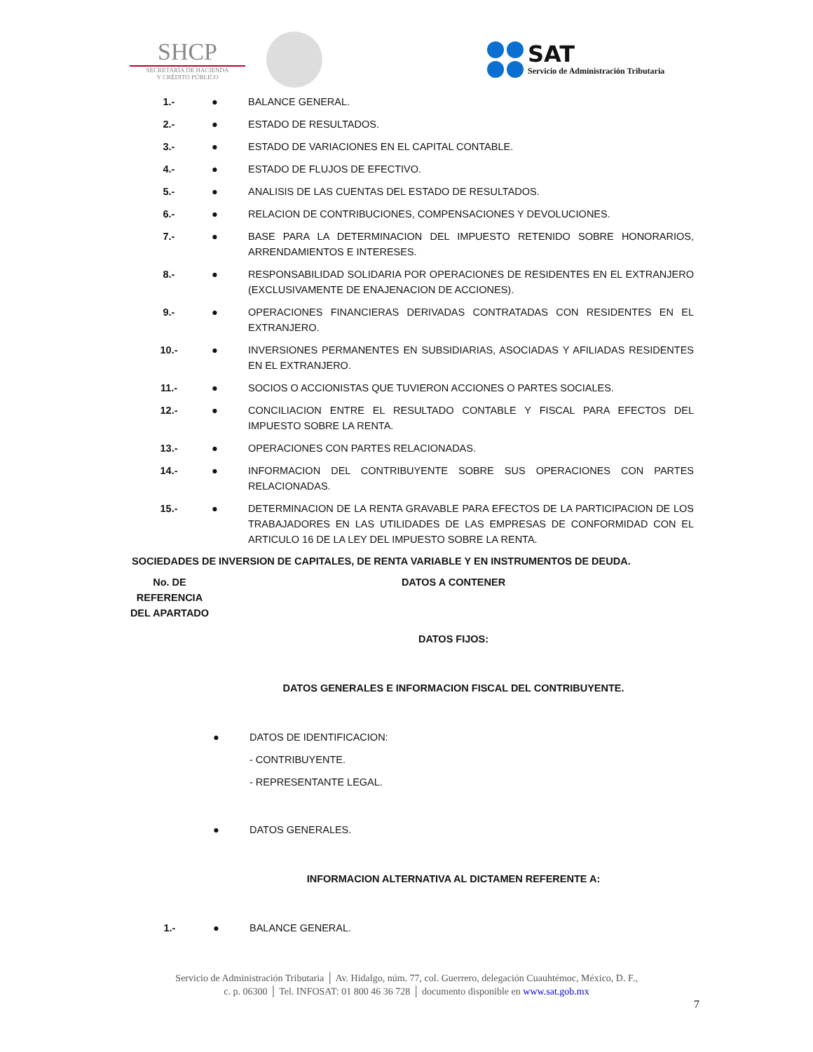SHCP
SECRETARÍA DE HACIENDA
Y CRÉDITO PÚBLICO
SAT
Servicio de Administración Tributaria
| 1.- | ● | BALANCE GENERAL. |
| 2.- | ● | ESTADO DE RESULTADOS. |
| 3.- | ● | ESTADO DE VARIACIONES EN EL CAPITAL CONTABLE. |
| 4.- | ● | ESTADO DE FLUJOS DE EFECTIVO. |
| 5.- | ● | ANALISIS DE LAS CUENTAS DEL ESTADO DE RESULTADOS. |
| 6.- | ● | RELACION DE CONTRIBUCIONES, COMPENSACIONES Y DEVOLUCIONES. |
| 7.- | ● | BASE PARA LA DETERMINACION DEL IMPUESTO RETENIDO SOBRE HONORARIOS, ARRENDAMIENTOS E INTERESES. |
| 8.- | ● | RESPONSABILIDAD SOLIDARIA POR OPERACIONES DE RESIDENTES EN EL EXTRANJERO (EXCLUSIVAMENTE DE ENAJENACION DE ACCIONES). |
| 9.- | ● | OPERACIONES FINANCIERAS DERIVADAS CONTRATADAS CON RESIDENTES EN EL EXTRANJERO. |
| 10.- | ● | INVERSIONES PERMANENTES EN SUBSIDIARIAS, ASOCIADAS Y AFILIADAS RESIDENTES EN EL EXTRANJERO. |
| 11.- | ● | SOCIOS O ACCIONISTAS QUE TUVIERON ACCIONES O PARTES SOCIALES. |
| 12.- | ● | CONCILIACION ENTRE EL RESULTADO CONTABLE Y FISCAL PARA EFECTOS DEL IMPUESTO SOBRE LA RENTA. |
| 13.- | ● | OPERACIONES CON PARTES RELACIONADAS. |
| 14.- | ● | INFORMACION DEL CONTRIBUYENTE SOBRE SUS OPERACIONES CON PARTES RELACIONADAS. |
| 15.- | ● | DETERMINACION DE LA RENTA GRAVABLE PARA EFECTOS DE LA PARTICIPACION DE LOS TRABAJADORES EN LAS UTILIDADES DE LAS EMPRESAS DE CONFORMIDAD CON EL ARTICULO 16 DE LA LEY DEL IMPUESTO SOBRE LA RENTA. |
SOCIEDADES DE INVERSION DE CAPITALES, DE RENTA VARIABLE Y EN INSTRUMENTOS DE DEUDA.
| No. DE REFERENCIA DEL APARTADO | DATOS A CONTENER | |
| --- | --- | --- |
| | DATOS FIJOS: | |
| | DATOS GENERALES E INFORMACION FISCAL DEL CONTRIBUYENTE. | |
| | ● | DATOS DE IDENTIFICACION: |
| | | - CONTRIBUYENTE. |
| | | - REPRESENTANTE LEGAL. |
| | ● | DATOS GENERALES. |
| | INFORMACION ALTERNATIVA AL DICTAMEN REFERENTE A: | |
| 1.- | ● | BALANCE GENERAL. |
Servicio de Administración Tributaria │ Av. Hidalgo, núm. 77, col. Guerrero, delegación Cuauhtémoc, México, D. F.,
c. p. 06300 │ Tel. INFOSAT: 01 800 46 36 728 │ documento disponible en www.sat.gob.mx
7